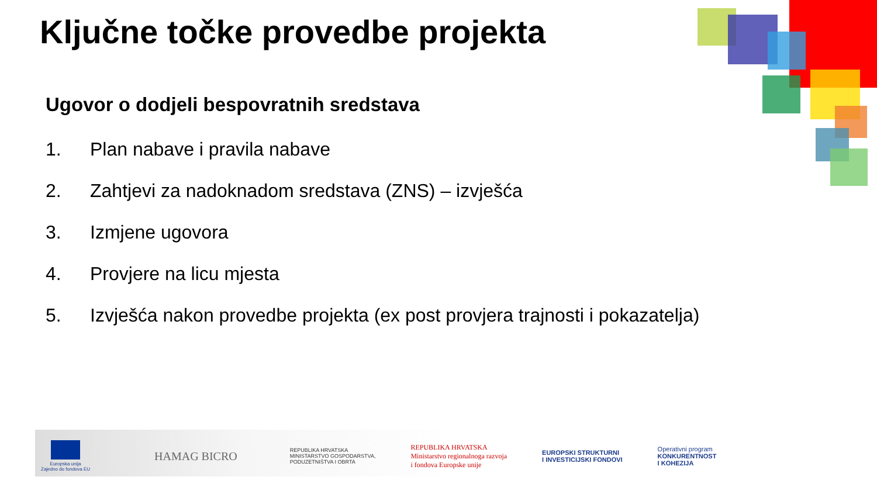Ključne točke provedbe projekta
Ugovor o dodjeli bespovratnih sredstava
1. Plan nabave i pravila nabave
2. Zahtjevi za nadoknadom sredstava (ZNS) – izvješća
3. Izmjene ugovora
4. Provjere na licu mjesta
5. Izvješća nakon provedbe projekta (ex post provjera trajnosti i pokazatelja)
Europska unija
Zajedno do fondova EU
HAMAG BICRO
REPUBLIKA HRVATSKA
MINISTARSTVO GOSPODARSTVA,
PODUZETNIŠTVA I OBRTA
REPUBLIKA HRVATSKA
Ministarstvo regionalnoga razvoja
i fondova Europske unije
EUROPSKI STRUKTURNI
I INVESTICIJSKI FONDOVI
Operativni program
KONKURENTNOST
I KOHEZIJA